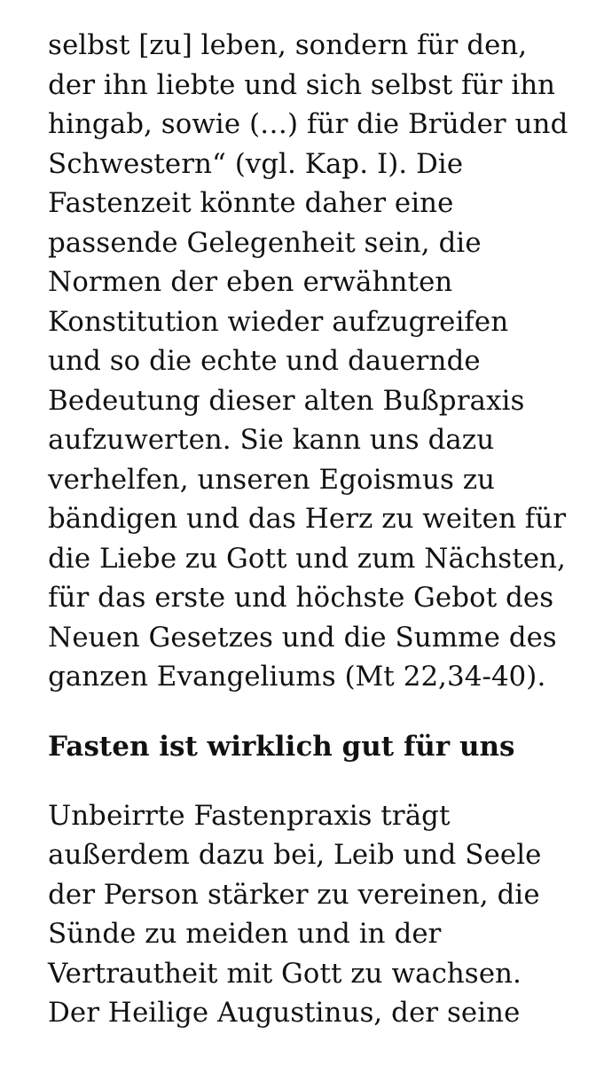selbst [zu] leben, sondern für den, der ihn liebte und sich selbst für ihn hingab, sowie (…) für die Brüder und Schwestern“ (vgl. Kap. I). Die Fastenzeit könnte daher eine passende Gelegenheit sein, die Normen der eben erwähnten Konstitution wieder aufzugreifen und so die echte und dauernde Bedeutung dieser alten Bußpraxis aufzuwerten. Sie kann uns dazu verhelfen, unseren Egoismus zu bändigen und das Herz zu weiten für die Liebe zu Gott und zum Nächsten, für das erste und höchste Gebot des Neuen Gesetzes und die Summe des ganzen Evangeliums (Mt 22,34-40).
Fasten ist wirklich gut für uns
Unbeirrte Fastenpraxis trägt außerdem dazu bei, Leib und Seele der Person stärker zu vereinen, die Sünde zu meiden und in der Vertrautheit mit Gott zu wachsen. Der Heilige Augustinus, der seine